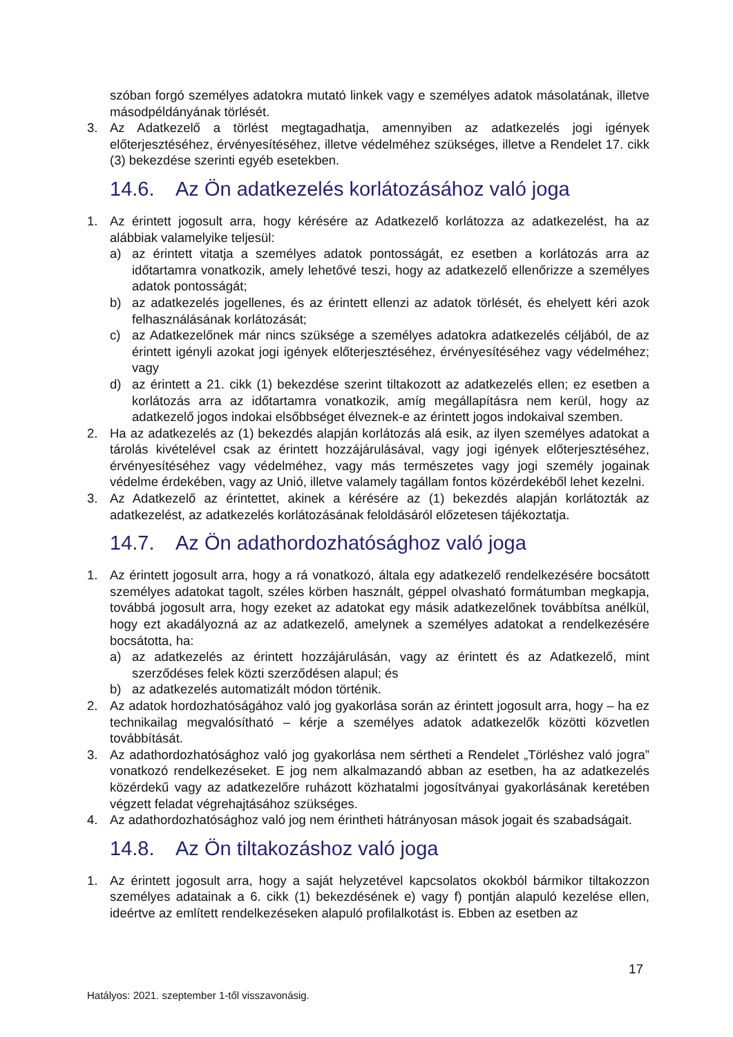szóban forgó személyes adatokra mutató linkek vagy e személyes adatok másolatának, illetve másodpéldányának törlését.
3. Az Adatkezelő a törlést megtagadhatja, amennyiben az adatkezelés jogi igények előterjesztéséhez, érvényesítéséhez, illetve védelméhez szükséges, illetve a Rendelet 17. cikk (3) bekezdése szerinti egyéb esetekben.
14.6. Az Ön adatkezelés korlátozásához való joga
1. Az érintett jogosult arra, hogy kérésére az Adatkezelő korlátozza az adatkezelést, ha az alábbiak valamelyike teljesül:
a) az érintett vitatja a személyes adatok pontosságát, ez esetben a korlátozás arra az időtartamra vonatkozik, amely lehetővé teszi, hogy az adatkezelő ellenőrizze a személyes adatok pontosságát;
b) az adatkezelés jogellenes, és az érintett ellenzi az adatok törlését, és ehelyett kéri azok felhasználásának korlátozását;
c) az Adatkezelőnek már nincs szüksége a személyes adatokra adatkezelés céljából, de az érintett igényli azokat jogi igények előterjesztéséhez, érvényesítéséhez vagy védelméhez; vagy
d) az érintett a 21. cikk (1) bekezdése szerint tiltakozott az adatkezelés ellen; ez esetben a korlátozás arra az időtartamra vonatkozik, amíg megállapításra nem kerül, hogy az adatkezelő jogos indokai elsőbbséget élveznek-e az érintett jogos indokaival szemben.
2. Ha az adatkezelés az (1) bekezdés alapján korlátozás alá esik, az ilyen személyes adatokat a tárolás kivételével csak az érintett hozzájárulásával, vagy jogi igények előterjesztéséhez, érvényesítéséhez vagy védelméhez, vagy más természetes vagy jogi személy jogainak védelme érdekében, vagy az Unió, illetve valamely tagállam fontos közérdekéből lehet kezelni.
3. Az Adatkezelő az érintettet, akinek a kérésére az (1) bekezdés alapján korlátozták az adatkezelést, az adatkezelés korlátozásának feloldásáról előzetesen tájékoztatja.
14.7. Az Ön adathordozhatósághoz való joga
1. Az érintett jogosult arra, hogy a rá vonatkozó, általa egy adatkezelő rendelkezésére bocsátott személyes adatokat tagolt, széles körben használt, géppel olvasható formátumban megkapja, továbbá jogosult arra, hogy ezeket az adatokat egy másik adatkezelőnek továbbítsa anélkül, hogy ezt akadályozná az az adatkezelő, amelynek a személyes adatokat a rendelkezésére bocsátotta, ha:
a) az adatkezelés az érintett hozzájárulásán, vagy az érintett és az Adatkezelő, mint szerződéses felek közti szerződésen alapul; és
b) az adatkezelés automatizált módon történik.
2. Az adatok hordozhatóságához való jog gyakorlása során az érintett jogosult arra, hogy – ha ez technikailag megvalósítható – kérje a személyes adatok adatkezelők közötti közvetlen továbbítását.
3. Az adathordozhatósághoz való jog gyakorlása nem sértheti a Rendelet „Törléshez való jogra” vonatkozó rendelkezéseket. E jog nem alkalmazandó abban az esetben, ha az adatkezelés közérdekű vagy az adatkezelőre ruházott közhatalmi jogosítványai gyakorlásának keretében végzett feladat végrehajtásához szükséges.
4. Az adathordozhatósághoz való jog nem érintheti hátrányosan mások jogait és szabadságait.
14.8. Az Ön tiltakozáshoz való joga
1. Az érintett jogosult arra, hogy a saját helyzetével kapcsolatos okokból bármikor tiltakozzon személyes adatainak a 6. cikk (1) bekezdésének e) vagy f) pontján alapuló kezelése ellen, ideértve az említett rendelkezéseken alapuló profilalkotást is. Ebben az esetben az
17
Hatályos: 2021. szeptember 1-től visszavonásig.